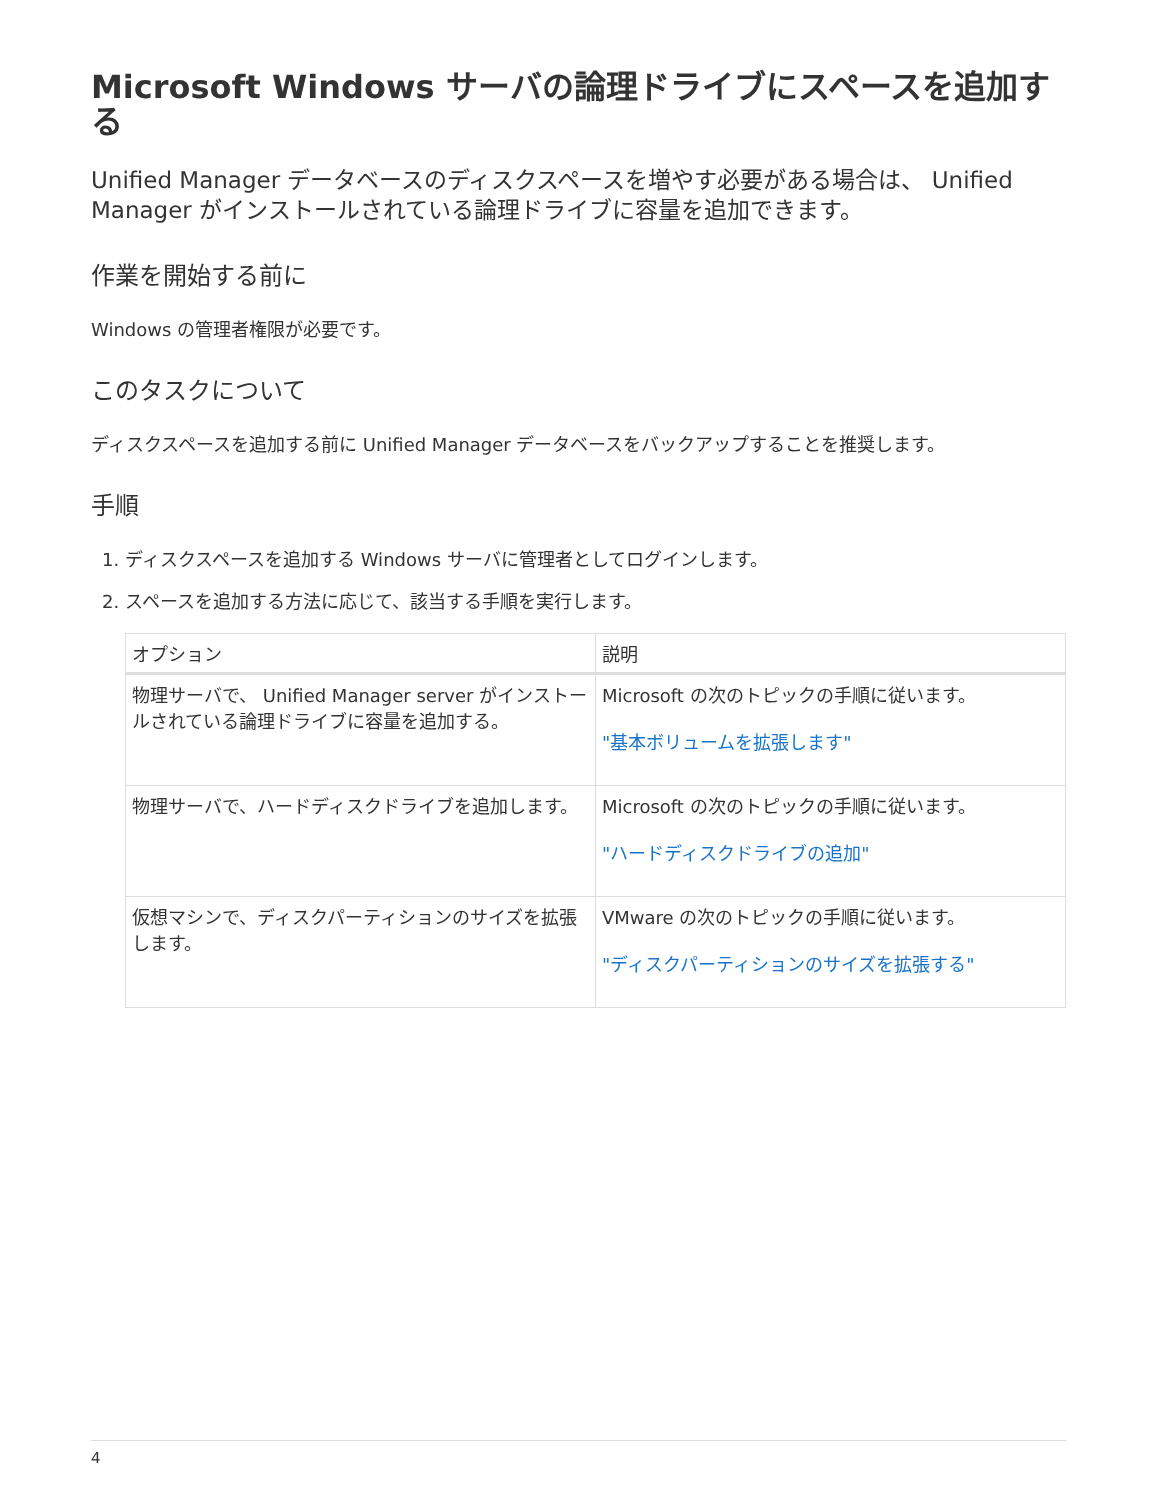Microsoft Windows サーバの論理ドライブにスペースを追加する
Unified Manager データベースのディスクスペースを増やす必要がある場合は、 Unified Manager がインストールされている論理ドライブに容量を追加できます。
作業を開始する前に
Windows の管理者権限が必要です。
このタスクについて
ディスクスペースを追加する前に Unified Manager データベースをバックアップすることを推奨します。
手順
1. ディスクスペースを追加する Windows サーバに管理者としてログインします。
2. スペースを追加する方法に応じて、該当する手順を実行します。
| オプション | 説明 |
| --- | --- |
| 物理サーバで、 Unified Manager server がインストールされている論理ドライブに容量を追加する。 | Microsoft の次のトピックの手順に従います。 "基本ボリュームを拡張します" |
| 物理サーバで、ハードディスクドライブを追加します。 | Microsoft の次のトピックの手順に従います。 "ハードディスクドライブの追加" |
| 仮想マシンで、ディスクパーティションのサイズを拡張します。 | VMware の次のトピックの手順に従います。 "ディスクパーティションのサイズを拡張する" |
4